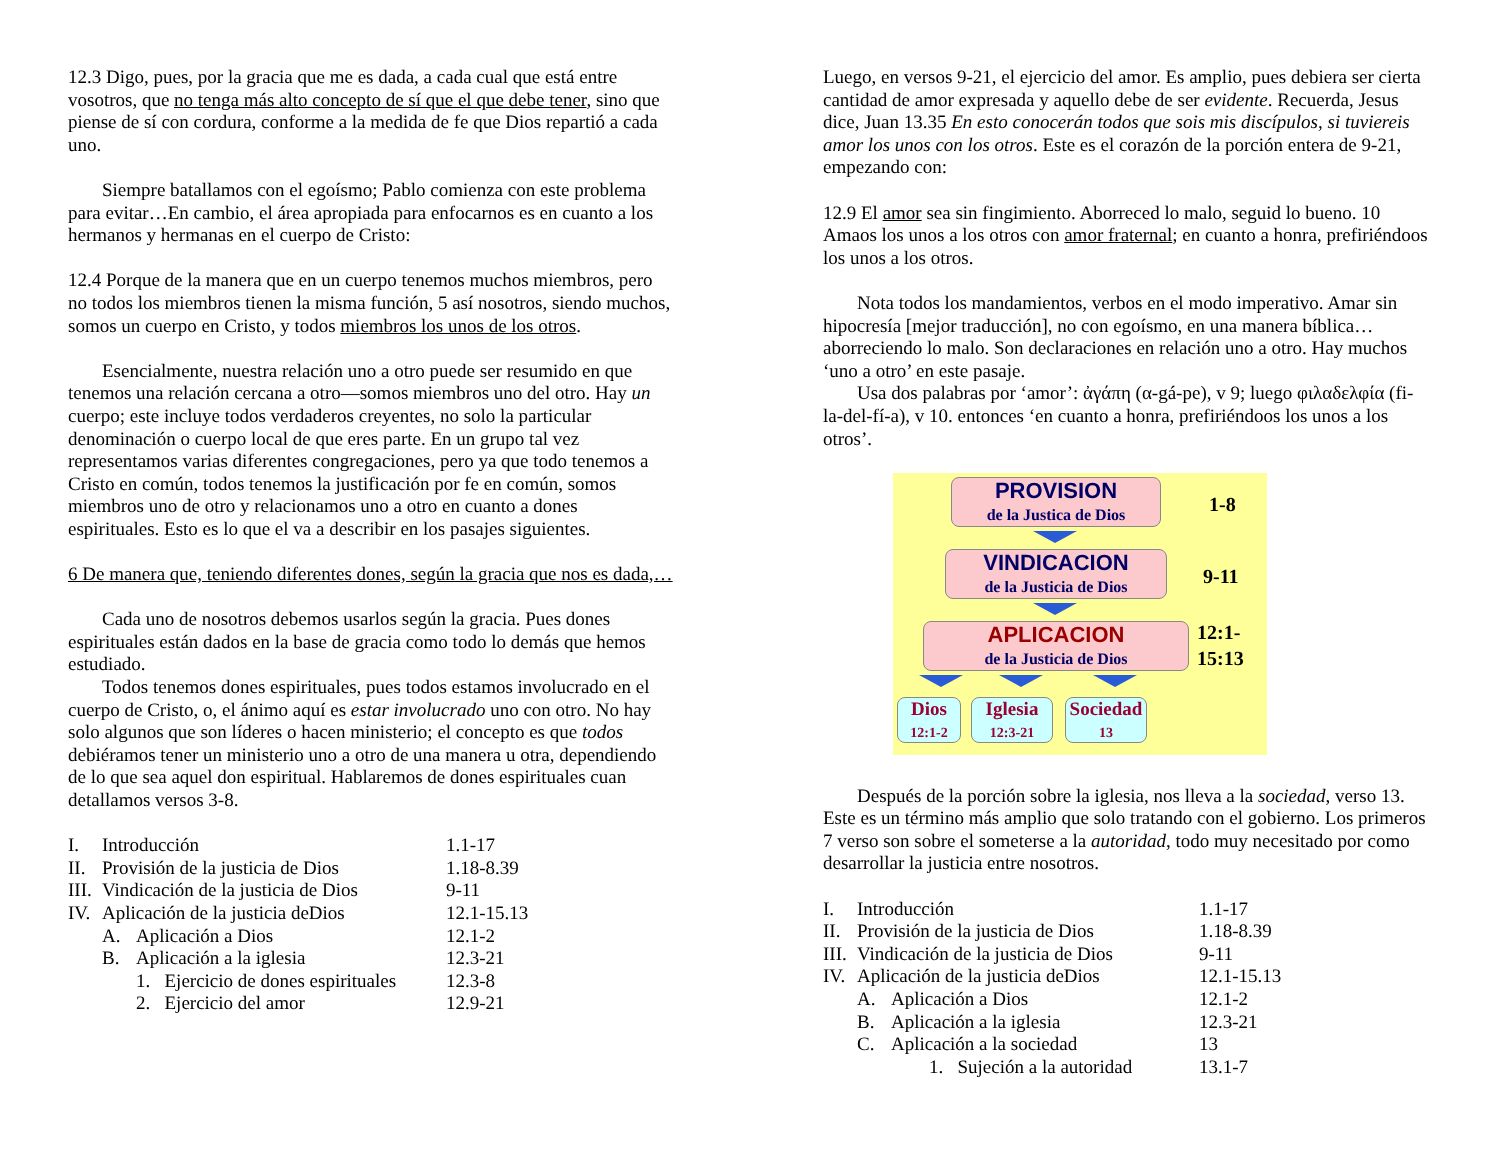12.3 Digo, pues, por la gracia que me es dada, a cada cual que está entre vosotros, que no tenga más alto concepto de sí que el que debe tener, sino que piense de sí con cordura, conforme a la medida de fe que Dios repartió a cada uno.
Siempre batallamos con el egoísmo; Pablo comienza con este problema para evitar…En cambio, el área apropiada para enfocarnos es en cuanto a los hermanos y hermanas en el cuerpo de Cristo:
12.4 Porque de la manera que en un cuerpo tenemos muchos miembros, pero no todos los miembros tienen la misma función, 5 así nosotros, siendo muchos, somos un cuerpo en Cristo, y todos miembros los unos de los otros.
Esencialmente, nuestra relación uno a otro puede ser resumido en que tenemos una relación cercana a otro—somos miembros uno del otro. Hay un cuerpo; este incluye todos verdaderos creyentes, no solo la particular denominación o cuerpo local de que eres parte. En un grupo tal vez representamos varias diferentes congregaciones, pero ya que todo tenemos a Cristo en común, todos tenemos la justificación por fe en común, somos miembros uno de otro y relacionamos uno a otro en cuanto a dones espirituales. Esto es lo que el va a describir en los pasajes siguientes.
6 De manera que, teniendo diferentes dones, según la gracia que nos es dada,…
Cada uno de nosotros debemos usarlos según la gracia. Pues dones espirituales están dados en la base de gracia como todo lo demás que hemos estudiado.
Todos tenemos dones espirituales, pues todos estamos involucrado en el cuerpo de Cristo, o, el ánimo aquí es estar involucrado uno con otro. No hay solo algunos que son líderes o hacen ministerio; el concepto es que todos debiéramos tener un ministerio uno a otro de una manera u otra, dependiendo de lo que sea aquel don espiritual. Hablaremos de dones espirituales cuan detallamos versos 3-8.
| I. | Introducción | | 1.1-17 |
| II. | Provisión de la justicia de Dios | | 1.18-8.39 |
| III. | Vindicación de la justicia de Dios | | 9-11 |
| IV. | Aplicación de la justicia deDios | | 12.1-15.13 |
| | A. | Aplicación a Dios | 12.1-2 |
| | B. | Aplicación a la iglesia | 12.3-21 |
| | | 1. Ejercicio de dones espirituales | 12.3-8 |
| | | 2. Ejercicio del amor | 12.9-21 |
Luego, en versos 9-21, el ejercicio del amor. Es amplio, pues debiera ser cierta cantidad de amor expresada y aquello debe de ser evidente. Recuerda, Jesus dice, Juan 13.35 En esto conocerán todos que sois mis discípulos, si tuviereis amor los unos con los otros. Este es el corazón de la porción entera de 9-21, empezando con:
12.9 El amor sea sin fingimiento. Aborreced lo malo, seguid lo bueno. 10 Amaos los unos a los otros con amor fraternal; en cuanto a honra, prefiriéndoos los unos a los otros.
Nota todos los mandamientos, verbos en el modo imperativo. Amar sin hipocresía [mejor traducción], no con egoísmo, en una manera bíblica…aborreciendo lo malo. Son declaraciones en relación uno a otro. Hay muchos ‘uno a otro’ en este pasaje.
Usa dos palabras por ‘amor’: ἀγάπη (α-gá-pe), v 9; luego φιλαδελφία (fi-la-del-fí-a), v 10. entonces ‘en cuanto a honra, prefiriéndoos los unos a los otros’.
PROVISION
de la Justica de Dios
1-8
VINDICACION
de la Justicia de Dios
9-11
APLICACION
de la Justicia de Dios
12:1-
15:13
Dios
12:1-2
Iglesia
12:3-21
Sociedad
13
Después de la porción sobre la iglesia, nos lleva a la sociedad, verso 13. Este es un término más amplio que solo tratando con el gobierno. Los primeros 7 verso son sobre el someterse a la autoridad, todo muy necesitado por como desarrollar la justicia entre nosotros.
| I. | Introducción | | 1.1-17 |
| II. | Provisión de la justicia de Dios | | 1.18-8.39 |
| III. | Vindicación de la justicia de Dios | | 9-11 |
| IV. | Aplicación de la justicia deDios | | 12.1-15.13 |
| | A. | Aplicación a Dios | 12.1-2 |
| | B. | Aplicación a la iglesia | 12.3-21 |
| | C. | Aplicación a la sociedad | 13 |
| | | 1. Sujeción a la autoridad | 13.1-7 |